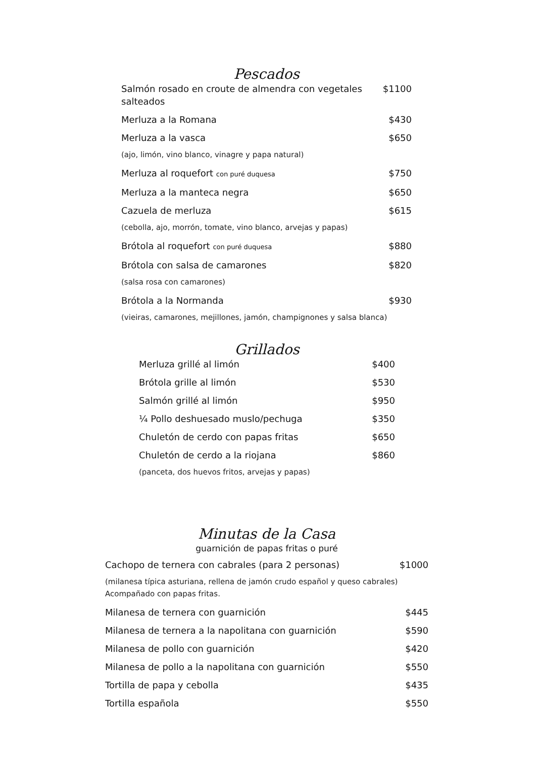Pescados
Salmón rosado en croute de almendra con vegetales
salteados $1100
Merluza a la Romana $430
Merluza a la vasca $650
(ajo, limón, vino blanco, vinagre y papa natural)
Merluza al roquefort con puré duquesa $750
Merluza a la manteca negra $650
Cazuela de merluza $615
(cebolla, ajo, morrón, tomate, vino blanco, arvejas y papas)
Brótola al roquefort con puré duquesa $880
Brótola con salsa de camarones $820
(salsa rosa con camarones)
Brótola a la Normanda $930
(vieiras, camarones, mejillones, jamón, champignones y salsa blanca)
Grillados
Merluza grillé al limón $400
Brótola grille al limón $530
Salmón grillé al limón $950
¼ Pollo deshuesado muslo/pechuga $350
Chuletón de cerdo con papas fritas $650
Chuletón de cerdo a la riojana $860
(panceta, dos huevos fritos, arvejas y papas)
Minutas de la Casa
guarnición de papas fritas o puré
Cachopo de ternera con cabrales (para 2 personas) $1000
(milanesa típica asturiana, rellena de jamón crudo español y queso cabrales)
Acompañado con papas fritas.
Milanesa de ternera con guarnición $445
Milanesa de ternera a la napolitana con guarnición $590
Milanesa de pollo con guarnición $420
Milanesa de pollo a la napolitana con guarnición $550
Tortilla de papa y cebolla $435
Tortilla española $550